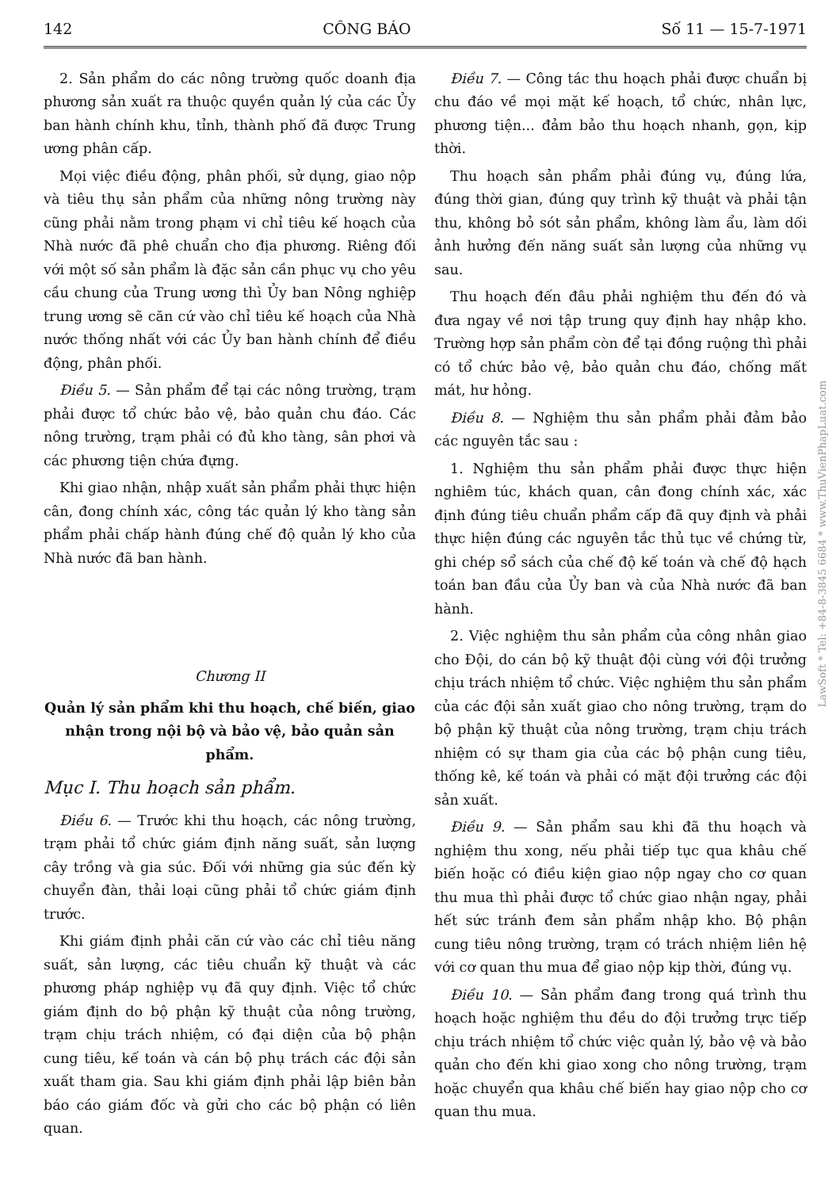142 CÔNG BÁO Số 11 — 15-7-1971
2. Sản phẩm do các nông trường quốc doanh địa phương sản xuất ra thuộc quyền quản lý của các Ủy ban hành chính khu, tỉnh, thành phố đã được Trung ương phân cấp.
Mọi việc điều động, phân phối, sử dụng, giao nộp và tiêu thụ sản phẩm của những nông trường này cũng phải nằm trong phạm vi chỉ tiêu kế hoạch của Nhà nước đã phê chuẩn cho địa phương. Riêng đối với một số sản phẩm là đặc sản cần phục vụ cho yêu cầu chung của Trung ương thì Ủy ban Nông nghiệp trung ương sẽ căn cứ vào chỉ tiêu kế hoạch của Nhà nước thống nhất với các Ủy ban hành chính để điều động, phân phối.
Điều 5. — Sản phẩm để tại các nông trường, trạm phải được tổ chức bảo vệ, bảo quản chu đáo. Các nông trường, trạm phải có đủ kho tàng, sân phơi và các phương tiện chứa đựng.
Khi giao nhận, nhập xuất sản phẩm phải thực hiện cân, đong chính xác, công tác quản lý kho tàng sản phẩm phải chấp hành đúng chế độ quản lý kho của Nhà nước đã ban hành.
Chương II
Quản lý sản phẩm khi thu hoạch, chế biến, giao nhận trong nội bộ và bảo vệ, bảo quản sản phẩm.
Mục I. Thu hoạch sản phẩm.
Điều 6. — Trước khi thu hoạch, các nông trường, trạm phải tổ chức giám định năng suất, sản lượng cây trồng và gia súc. Đối với những gia súc đến kỳ chuyển đàn, thải loại cũng phải tổ chức giám định trước.
Khi giám định phải căn cứ vào các chỉ tiêu năng suất, sản lượng, các tiêu chuẩn kỹ thuật và các phương pháp nghiệp vụ đã quy định. Việc tổ chức giám định do bộ phận kỹ thuật của nông trường, trạm chịu trách nhiệm, có đại diện của bộ phận cung tiêu, kế toán và cán bộ phụ trách các đội sản xuất tham gia. Sau khi giám định phải lập biên bản báo cáo giám đốc và gửi cho các bộ phận có liên quan.
Điều 7. — Công tác thu hoạch phải được chuẩn bị chu đáo về mọi mặt kế hoạch, tổ chức, nhân lực, phương tiện... đảm bảo thu hoạch nhanh, gọn, kịp thời.
Thu hoạch sản phẩm phải đúng vụ, đúng lứa, đúng thời gian, đúng quy trình kỹ thuật và phải tận thu, không bỏ sót sản phẩm, không làm ẩu, làm dối ảnh hưởng đến năng suất sản lượng của những vụ sau.
Thu hoạch đến đâu phải nghiệm thu đến đó và đưa ngay về nơi tập trung quy định hay nhập kho. Trường hợp sản phẩm còn để tại đồng ruộng thì phải có tổ chức bảo vệ, bảo quản chu đáo, chống mất mát, hư hỏng.
Điều 8. — Nghiệm thu sản phẩm phải đảm bảo các nguyên tắc sau :
1. Nghiệm thu sản phẩm phải được thực hiện nghiêm túc, khách quan, cân đong chính xác, xác định đúng tiêu chuẩn phẩm cấp đã quy định và phải thực hiện đúng các nguyên tắc thủ tục về chứng từ, ghi chép sổ sách của chế độ kế toán và chế độ hạch toán ban đầu của Ủy ban và của Nhà nước đã ban hành.
2. Việc nghiệm thu sản phẩm của công nhân giao cho Đội, do cán bộ kỹ thuật đội cùng với đội trưởng chịu trách nhiệm tổ chức. Việc nghiệm thu sản phẩm của các đội sản xuất giao cho nông trường, trạm do bộ phận kỹ thuật của nông trường, trạm chịu trách nhiệm có sự tham gia của các bộ phận cung tiêu, thống kê, kế toán và phải có mặt đội trưởng các đội sản xuất.
Điều 9. — Sản phẩm sau khi đã thu hoạch và nghiệm thu xong, nếu phải tiếp tục qua khâu chế biến hoặc có điều kiện giao nộp ngay cho cơ quan thu mua thì phải được tổ chức giao nhận ngay, phải hết sức tránh đem sản phẩm nhập kho. Bộ phận cung tiêu nông trường, trạm có trách nhiệm liên hệ với cơ quan thu mua để giao nộp kịp thời, đúng vụ.
Điều 10. — Sản phẩm đang trong quá trình thu hoạch hoặc nghiệm thu đều do đội trưởng trực tiếp chịu trách nhiệm tổ chức việc quản lý, bảo vệ và bảo quản cho đến khi giao xong cho nông trường, trạm hoặc chuyển qua khâu chế biến hay giao nộp cho cơ quan thu mua.
LawSoft * Tel: +84-8-3845 6684 * www.ThuVienPhapLuat.com